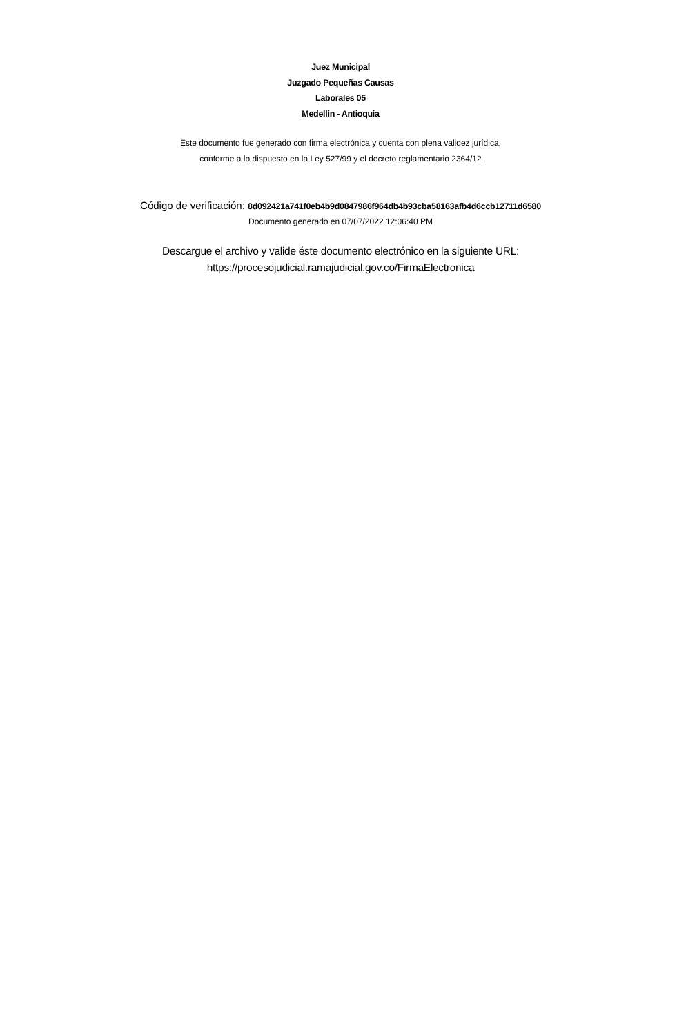Juez Municipal
Juzgado Pequeñas Causas
Laborales 05
Medellin - Antioquia
Este documento fue generado con firma electrónica y cuenta con plena validez jurídica,
conforme a lo dispuesto en la Ley 527/99 y el decreto reglamentario 2364/12
Código de verificación: 8d092421a741f0eb4b9d0847986f964db4b93cba58163afb4d6ccb12711d6580
Documento generado en 07/07/2022 12:06:40 PM
Descargue el archivo y valide éste documento electrónico en la siguiente URL:
https://procesojudicial.ramajudicial.gov.co/FirmaElectronica